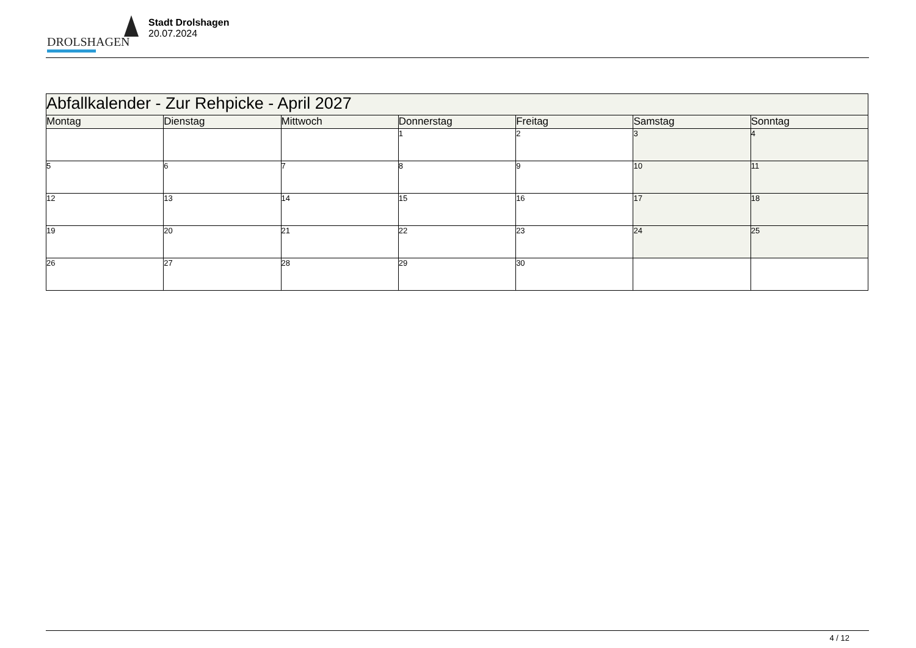DROLSHAGEN
Stadt Drolshagen
20.07.2024
| Abfallkalender - Zur Rehpicke - April 2027 | | | | | | |
| Montag | Dienstag | Mittwoch | Donnerstag | Freitag | Samstag | Sonntag |
| | | | 1 | 2 | 3 | 4 |
| 5 | 6 | 7 | 8 | 9 | 10 | 11 |
| 12 | 13 | 14 | 15 | 16 | 17 | 18 |
| 19 | 20 | 21 | 22 | 23 | 24 | 25 |
| 26 | 27 | 28 | 29 | 30 | | |
4 / 12